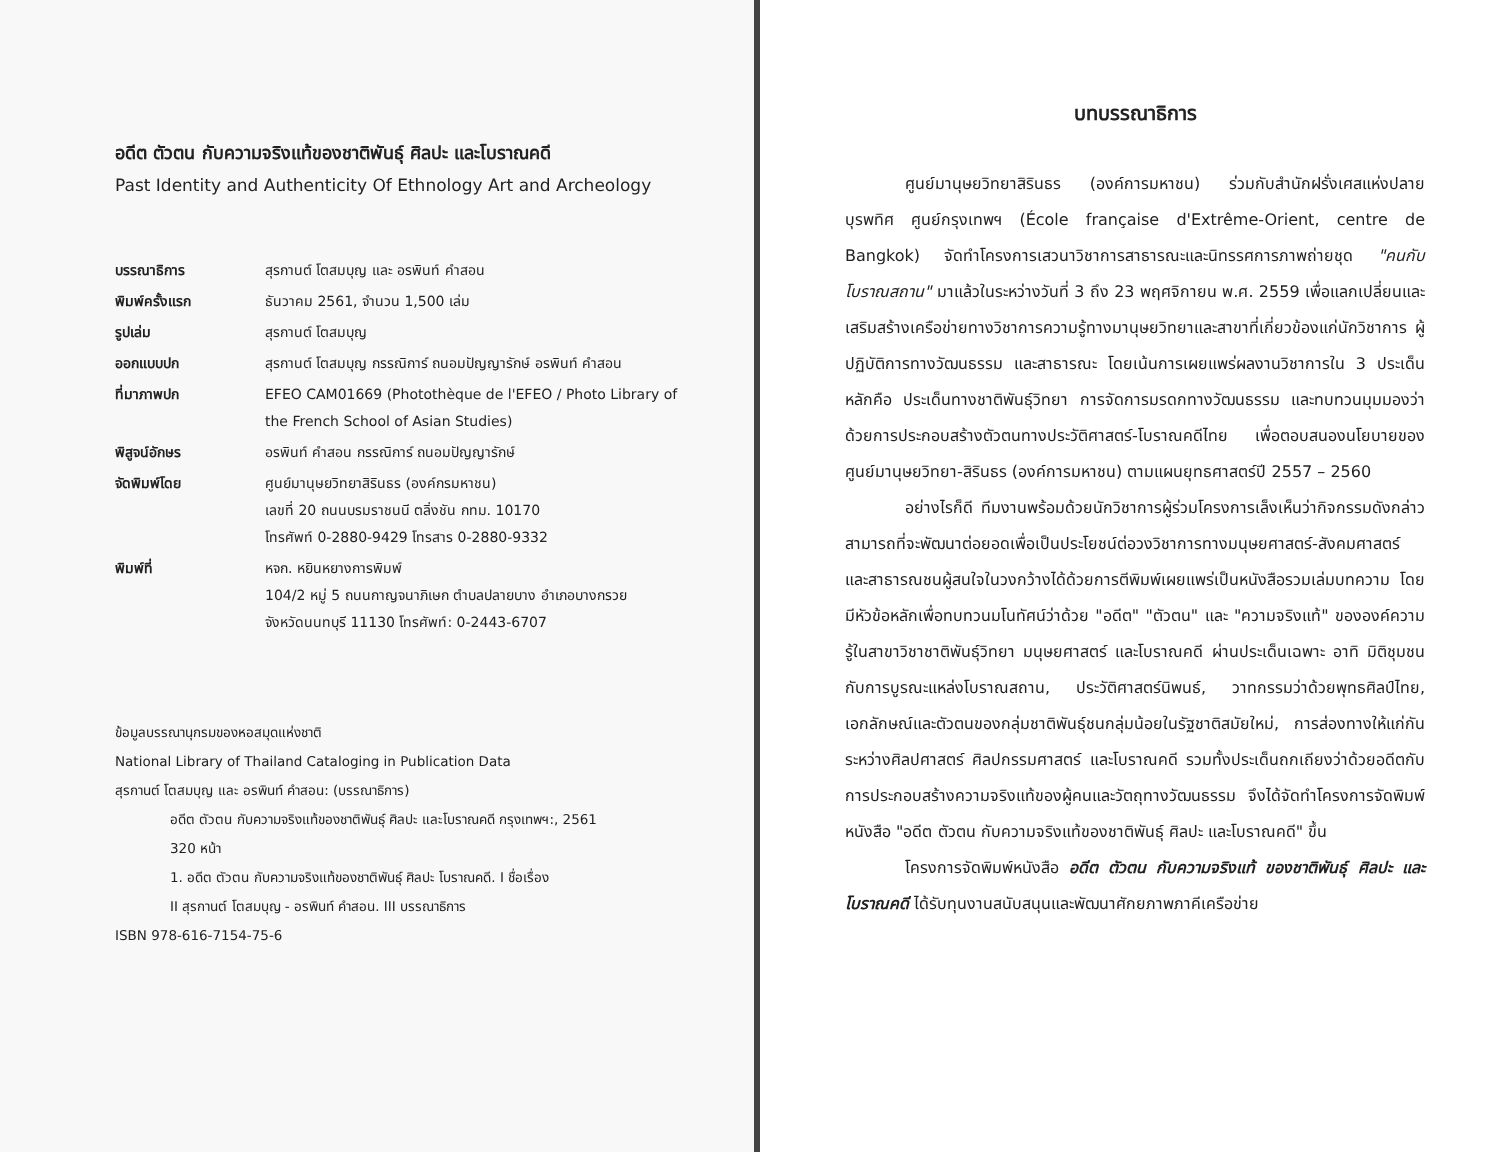อดีต ตัวตน กับความจริงแท้ของชาติพันธุ์ ศิลปะ และโบราณคดี
Past Identity and Authenticity Of Ethnology Art and Archeology
| บรรณาธิการ | สุรกานต์ โตสมบุญ และ อรพินท์ คำสอน |
| พิมพ์ครั้งแรก | ธันวาคม 2561, จำนวน 1,500 เล่ม |
| รูปเล่ม | สุรกานต์ โตสมบุญ |
| ออกแบบปก | สุรกานต์ โตสมบุญ กรรณิการ์ ถนอมปัญญารักษ์ อรพินท์ คำสอน |
| ที่มาภาพปก | EFEO CAM01669 (Photothèque de l'EFEO / Photo Library of the French School of Asian Studies) |
| พิสูจน์อักษร | อรพินท์ คำสอน กรรณิการ์ ถนอมปัญญารักษ์ |
| จัดพิมพ์โดย | ศูนย์มานุษยวิทยาสิรินธร (องค์กรมหาชน) เลขที่ 20 ถนนบรมราชนนี ตลิ่งชัน กทม. 10170 โทรศัพท์ 0-2880-9429 โทรสาร 0-2880-9332 |
| พิมพ์ที่ | หจก. หยินหยางการพิมพ์ 104/2 หมู่ 5 ถนนกาญจนาภิเษก ตำบลปลายบาง อำเภอบางกรวย จังหวัดนนทบุรี 11130 โทรศัพท์: 0-2443-6707 |
ข้อมูลบรรณานุกรมของหอสมุดแห่งชาติ
National Library of Thailand Cataloging in Publication Data
สุรกานต์ โตสมบุญ และ อรพินท์ คำสอน: (บรรณาธิการ)
อดีต ตัวตน กับความจริงแท้ของชาติพันธุ์ ศิลปะ และโบราณคดี กรุงเทพฯ:, 2561
320 หน้า
1. อดีต ตัวตน กับความจริงแท้ของชาติพันธุ์ ศิลปะ โบราณคดี. I ชื่อเรื่อง
II สุรกานต์ โตสมบุญ - อรพินท์ คำสอน. III บรรณาธิการ
ISBN 978-616-7154-75-6
บทบรรณาธิการ
ศูนย์มานุษยวิทยาสิรินธร (องค์การมหาชน) ร่วมกับสำนักฝรั่งเศสแห่งปลายบุรพทิศ ศูนย์กรุงเทพฯ (École française d'Extrême-Orient, centre de Bangkok) จัดทำโครงการเสวนาวิชาการสาธารณะและนิทรรศการภาพถ่ายชุด "คนกับโบราณสถาน" มาแล้วในระหว่างวันที่ 3 ถึง 23 พฤศจิกายน พ.ศ. 2559 เพื่อแลกเปลี่ยนและเสริมสร้างเครือข่ายทางวิชาการความรู้ทางมานุษยวิทยาและสาขาที่เกี่ยวข้องแก่นักวิชาการ ผู้ปฏิบัติการทางวัฒนธรรม และสาธารณะ โดยเน้นการเผยแพร่ผลงานวิชาการใน 3 ประเด็นหลักคือ ประเด็นทางชาติพันธุ์วิทยา การจัดการมรดกทางวัฒนธรรม และทบทวนมุมมองว่าด้วยการประกอบสร้างตัวตนทางประวัติศาสตร์-โบราณคดีไทย เพื่อตอบสนองนโยบายของศูนย์มานุษยวิทยา-สิรินธร (องค์การมหาชน) ตามแผนยุทธศาสตร์ปี 2557 – 2560
อย่างไรก็ดี ทีมงานพร้อมด้วยนักวิชาการผู้ร่วมโครงการเล็งเห็นว่ากิจกรรมดังกล่าวสามารถที่จะพัฒนาต่อยอดเพื่อเป็นประโยชน์ต่อวงวิชาการทางมนุษยศาสตร์-สังคมศาสตร์ และสาธารณชนผู้สนใจในวงกว้างได้ด้วยการตีพิมพ์เผยแพร่เป็นหนังสือรวมเล่มบทความ โดยมีหัวข้อหลักเพื่อทบทวนมโนทัศน์ว่าด้วย "อดีต" "ตัวตน" และ "ความจริงแท้" ขององค์ความรู้ในสาขาวิชาชาติพันธุ์วิทยา มนุษยศาสตร์ และโบราณคดี ผ่านประเด็นเฉพาะ อาทิ มิติชุมชนกับการบูรณะแหล่งโบราณสถาน, ประวัติศาสตร์นิพนธ์, วาทกรรมว่าด้วยพุทธศิลป์ไทย, เอกลักษณ์และตัวตนของกลุ่มชาติพันธุ์ชนกลุ่มน้อยในรัฐชาติสมัยใหม่, การส่องทางให้แก่กันระหว่างศิลปศาสตร์ ศิลปกรรมศาสตร์ และโบราณคดี รวมทั้งประเด็นถกเถียงว่าด้วยอดีตกับการประกอบสร้างความจริงแท้ของผู้คนและวัตถุทางวัฒนธรรม จึงได้จัดทำโครงการจัดพิมพ์หนังสือ "อดีต ตัวตน กับความจริงแท้ของชาติพันธุ์ ศิลปะ และโบราณคดี" ขึ้น
โครงการจัดพิมพ์หนังสือ อดีต ตัวตน กับความจริงแท้ ของชาติพันธุ์ ศิลปะ และโบราณคดี ได้รับทุนงานสนับสนุนและพัฒนาศักยภาพภาคีเครือข่าย